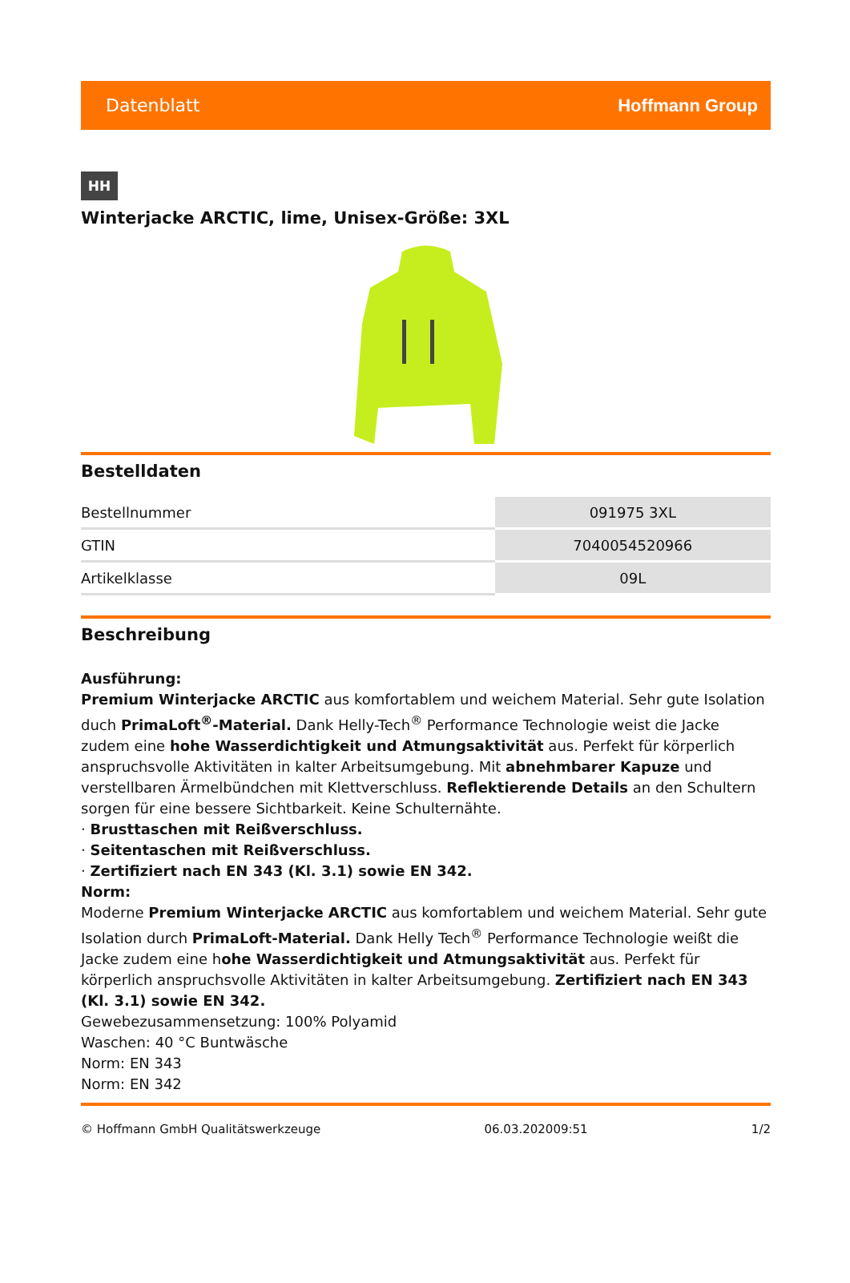Datenblatt Hoffmann Group
HH
Winterjacke ARCTIC, lime, Unisex-Größe: 3XL
Bestelldaten
| Bestellnummer | 091975 3XL |
| GTIN | 7040054520966 |
| Artikelklasse | 09L |
Beschreibung
Ausführung:
Premium Winterjacke ARCTIC aus komfortablem und weichem Material. Sehr gute Isolation duch PrimaLoft<sup>®</sup>-Material. Dank Helly-Tech<sup>®</sup> Performance Technologie weist die Jacke zudem eine hohe Wasserdichtigkeit und Atmungsaktivität aus. Perfekt für körperlich anspruchsvolle Aktivitäten in kalter Arbeitsumgebung. Mit abnehmbarer Kapuze und verstellbaren Ärmelbündchen mit Klettverschluss. Reflektierende Details an den Schultern sorgen für eine bessere Sichtbarkeit. Keine Schulternähte.
· Brusttaschen mit Reißverschluss.
· Seitentaschen mit Reißverschluss.
· Zertifiziert nach EN 343 (Kl. 3.1) sowie EN 342.
Norm:
Moderne Premium Winterjacke ARCTIC aus komfortablem und weichem Material. Sehr gute Isolation durch PrimaLoft-Material. Dank Helly Tech<sup>®</sup> Performance Technologie weißt die Jacke zudem eine hohe Wasserdichtigkeit und Atmungsaktivität aus. Perfekt für körperlich anspruchsvolle Aktivitäten in kalter Arbeitsumgebung. Zertifiziert nach EN 343 (Kl. 3.1) sowie EN 342.
Gewebezusammensetzung: 100% Polyamid
Waschen: 40 °C Buntwäsche
Norm: EN 343
Norm: EN 342
© Hoffmann GmbH Qualitätswerkzeuge 06.03.202009:51 1/2